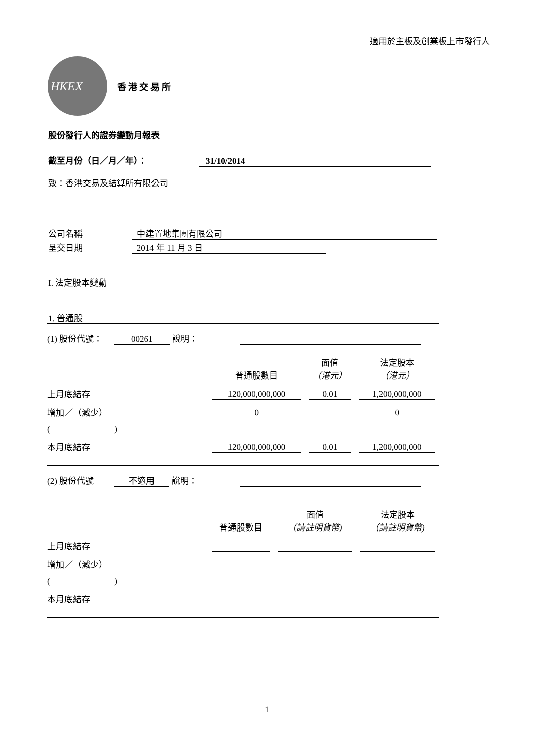適用於主板及創業板上市發行人
HKEX
香港交易所
股份發行人的證券變動月報表
截至月份（日／月／年）： 31/10/2014
致：香港交易及結算所有限公司
公司名稱 中建置地集團有限公司
呈交日期 2014 年 11 月 3 日
I. 法定股本變動
1. 普通股
| (1) 股份代號： 00261 說明： | | | |
| | 普通股數目 | 面值 （港元） | 法定股本 （港元） |
| 上月底結存 | 120,000,000,000 | 0.01 | 1,200,000,000 |
| 增加／（減少） | 0 | | 0 |
| ( ) | | | |
| 本月底結存 | 120,000,000,000 | 0.01 | 1,200,000,000 |
| (2) 股份代號 不適用 說明： | | | |
| | 普通股數目 | 面值 （請註明貨幣) | 法定股本 （請註明貨幣) |
| 上月底結存 | | | |
| 增加／（減少） | | | |
| ( ) | | | |
| 本月底結存 | | | |
1